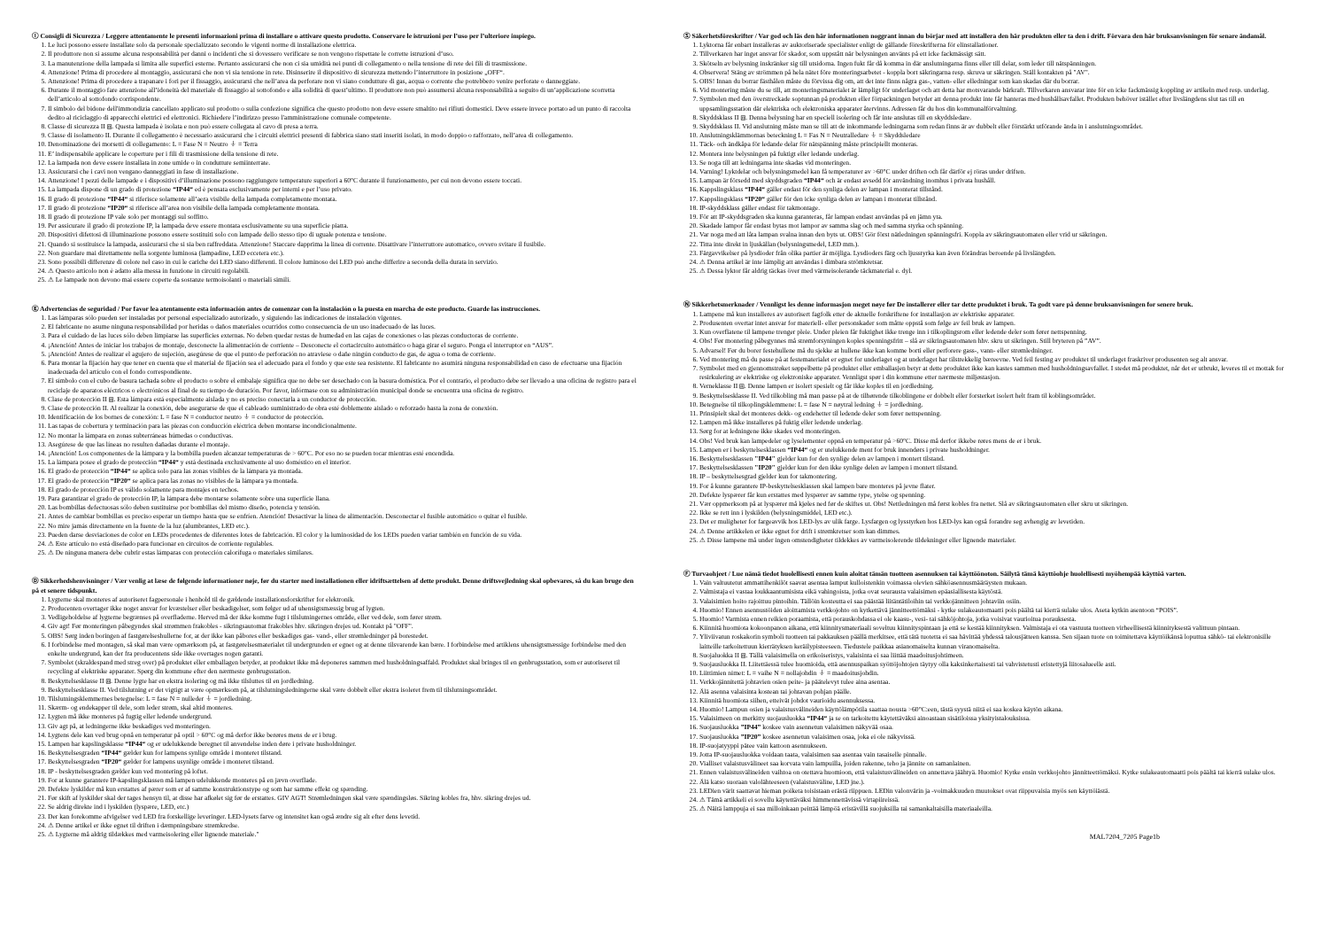Ⓘ Consigli di Sicurezza / Leggere attentamente le presenti informazioni prima di installare o attivare questo prodotto. Conservare le istruzioni per l’uso per l’ulteriore impiego.
1. Le luci possono essere installate solo da personale specializzato secondo le vigenti norme di installazione elettrica.
2. Il produttore non si assume alcuna responsabilità per danni o incidenti che si dovessero verificare se non vengono rispettate le corrette istruzioni d’uso.
3. La manutenzione della lampada si limita alle superfici esterne. Pertanto assicurarsi che non ci sia umidità nei punti di collegamento o nella tensione di rete dei fili di trasmissione.
4. Attenzione! Prima di procedere al montaggio, assicurarsi che non vi sia tensione in rete. Disinserire il dispositivo di sicurezza mettendo l’interruttore in posizione „OFF“.
5. Attenzione! Prima di procedere a trapanare i fori per il fissaggio, assicurarsi che nell’area da perforare non vi siano condutture di gas, acqua o corrente che potrebbero venire perforate o danneggiate.
6. Durante il montaggio fare attenzione all’idoneità del materiale di fissaggio al sottofondo e alla solidità di quest’ultimo. Il produttore non può assumersi alcuna responsabilità a seguito di un’applicazione scorretta dell’articolo al sottofondo corrispondente.
7. Il simbolo del bidone dell'immondizia cancellato applicato sul prodotto o sulla confezione significa che questo prodotto non deve essere smaltito nei rifiuti domestici. Deve essere invece portato ad un punto di raccolta dedito al riciclaggio di apparecchi elettrici ed elettronici. Richiedere l’indirizzo presso l'amministrazione comunale competente.
8. Classe di sicurezza II ⧈. Questa lampada è isolata e non può essere collegata al cavo di presa a terra.
9. Classe di isolamento II. Durante il collegamento è necessario assicurarsi che i circuiti elettrici presenti di fabbrica siano stati inseriti isolati, in modo doppio o rafforzato, nell’area di collegamento.
10. Denominazione dei morsetti di collegamento: L = Fase N = Neutro ⏚ = Terra
11. E’ indispensabile applicare le coperture per i fili di trasmissione della tensione di rete.
12. La lampada non deve essere installata in zone umide o in condutture semiinterrate.
13. Assicurarsi che i cavi non vengano danneggiati in fase di installazione.
14. Attenzione! I pezzi delle lampade e i dispositivi d’illuminazione possono raggiungere temperature superiori a 60°C durante il funzionamento, per cui non devono essere toccati.
15. La lampada dispone di un grado di protezione “IP44“ ed è pensata esclusivamente per interni e per l’uso privato.
16. Il grado di protezione “IP44“ si riferisce solamente all’aera visibile della lampada completamente montata.
17. Il grado di protezione “IP20“ si riferisce all’area non visibile della lampada completamente montata.
18. Il grado di protezione IP vale solo per montaggi sul soffitto.
19. Per assicurare il grado di protezione IP, la lampada deve essere montata esclusivamente su una superficie piatta.
20. Dispositivi difettosi di illuminazione possono essere sostituiti solo con lampade dello stesso tipo di uguale potenza e tensione.
21. Quando si sostituisce la lampada, assicurarsi che si sia ben raffreddata. Attenzione! Staccare dapprima la linea di corrente. Disattivare l’interruttore automatico, ovvero svitare il fusibile.
22. Non guardare mai direttamente nella sorgente luminosa (lampadine, LED eccetera etc.).
23. Sono possibili differenze di colore nel caso in cui le cariche dei LED siano differenti. Il colore luminoso dei LED può anche differire a seconda della durata in servizio.
24. ⚠ Questo articolo non è adatto alla messa in funzione in circuiti regolabili.
25. ⚠ Le lampade non devono mai essere coperte da sostanze termoisolanti o materiali simili.
Ⓔ Advertencias de seguridad / Por favor lea atentamente esta información antes de comenzar con la instalación o la puesta en marcha de este producto. Guarde las instrucciones.
1. Las lámparas sólo pueden ser instaladas por personal especializado autorizado, y siguiendo las indicaciones de instalación vigentes.
2. El fabricante no asume ninguna responsabilidad por heridas o daños materiales ocurridos como consecuencia de un uso inadecuado de las luces.
3. Para el cuidado de las luces sólo deben limpiarse las superficies externas. No deben quedar restas de humedad en las cajas de conexiones o las piezas conductoras de corriente.
4. ¡Atención! Antes de iniciar los trabajos de montaje, desconecte la alimentación de corriente – Desconecte el cortacircuito automático o haga girar el seguro. Ponga el interruptor en “AUS”.
5. ¡Atención! Antes de realizar el agujero de sujeción, asegúrese de que el punto de perforación no atraviese o dañe ningún conducto de gas, de agua o toma de corriente.
6. Para montar la fijación hay que tener en cuenta que el material de fijación sea el adecuado para el fondo y que este sea resistente. El fabricante no asumirá ninguna responsabilidad en caso de efectuarse una fijación inadecuada del artículo con el fondo correspondiente.
7. El símbolo con el cubo de basura tachada sobre el producto o sobre el embalaje significa que no debe ser desechado con la basura doméstica. Por el contrario, el producto debe ser llevado a una oficina de registro para el reciclaje de aparatos eléctricos o electrónicos al final de su tiempo de duración. Por favor, infórmase con su administración municipal donde se encuentra una oficina de registro.
8. Clase de protección II ⧈. Esta lámpara está especialmente aislada y no es preciso conectarla a un conductor de protección.
9. Clase de protección II. Al realizar la conexión, debe asegurarse de que el cableado suministrado de obra esté doblemente aislado o reforzado hasta la zona de conexión.
10. Identificación de los bornes de conexión: L = fase N = conductor neutro ⏚ = conductor de protección.
11. Las tapas de cobertura y terminación para las piezas con conducción eléctrica deben montarse incondicionalmente.
12. No montar la lámpara en zonas subterráneas húmedas o conductivas.
13. Asegúrese de que las líneas no resulten dañadas durante el montaje.
14. ¡Atención! Los componentes de la lámpara y la bombilla pueden alcanzar temperaturas de > 60°C. Por eso no se pueden tocar mientras esté encendida.
15. La lámpara posee el grado de protección “IP44“ y está destinada exclusivamente al uso doméstico en el interior.
16. El grado de protección “IP44“ se aplica solo para las zonas visibles de la lámpara ya montada.
17. El grado de protección “IP20“ se aplica para las zonas no visibles de la lámpara ya montada.
18. El grado de protección IP es válido solamente para montajes en techos.
19. Para garantizar el grado de protección IP, la lámpara debe montarse solamente sobre una superfície llana.
20. Las bombillas defectuosas sólo deben sustituirse por bombillas del mismo diseño, potencia y tensión.
21. Antes de cambiar bombillas es preciso esperar un tiempo hasta que se enfríen. Atención! Desactivar la línea de alimentación. Desconectar el fusible automático o quitar el fusible.
22. No mire jamás directamente en la fuente de la luz (alumbrantes, LED etc.).
23. Pueden darse desviaciones de color en LEDs procedentes de diferentes lotes de fabricación. El color y la luminosidad de los LEDs pueden variar también en función de su vida.
24. ⚠ Este artículo no está diseñado para funcionar en circuitos de corriente regulables.
25. ⚠ De ninguna manera debe cubrir estas lámparas con protección calorífuga o materiales similares.
Ⓓ Sikkerhedshenvisninger / Vær venlig at læse de følgende informationer nøje, før du starter med installationen eller idriftsættelsen af dette produkt. Denne driftsvejledning skal opbevares, så du kan bruge den på et senere tidspunkt.
1. Lygterne skal monteres af autoriseret fagpersonale i henhold til de gældende installationsforskrifter for elektronik.
2. Producenten overtager ikke noget ansvar for kvæstelser eller beskadigelser, som følger ud af uhensigtsmæssig brug af lygten.
3. Vedligeholdelse af lygterne begrænses på overfladerne. Herved må der ikke komme fugt i tilslutningernes område, eller ved dele, som fører strøm.
4. Giv agt! Før monteringen påbegyndes skal strømmen frakobles - sikringsautomat frakobles hhv. sikringen drejes ud. Kontakt på "OFF".
5. OBS! Sørg inden boringen af fastgørelseshullerne for, at der ikke kan påbores eller beskadiges gas- vand-, eller strømledninger på borestedet.
6. I forbindelse med montagen, så skal man være opmærksom på, at fastgørelsesmaterialet til undergrunden er egnet og at denne tilsvarende kan bære. I forbindelse med artiklens uhensigtsmæssige forbindelse med den enkelte undergrund, kan der fra producentens side ikke overtages nogen garanti.
7. Symbolet (skraldespand med streg over) på produktet eller emballagen betyder, at produktet ikke må deponeres sammen med husholdningsaffald. Produktet skal bringes til en genbrugsstation, som er autoriseret til recycling af elektriske apparater. Spørg din kommune efter den nærmeste genbrugsstation.
8. Beskyttelsesklasse II ⧈. Denne lygte har en ekstra isolering og må ikke tilsluttes til en jordledning.
9. Beskyttelsesklasse II. Ved tilslutning er det vigtigt at være opmærksom på, at tilslutningsledningerne skal være dobbelt eller ekstra isoleret frem til tilslutningsområdet.
10. Tilslutningsklemmernes betegnelse: L = fase N = nulleder ⏚ = jordledning.
11. Skærm- og endekapper til dele, som leder strøm, skal altid monteres.
12. Lygten må ikke monteres på fugtig eller ledende undergrund.
13. Giv agt på, at ledningerne ikke beskadiges ved monteringen.
14. Lygtens dele kan ved brug opnå en temperatur på optil > 60°C og må derfor ikke berøres mens de er i brug.
15. Lampen har kapslingsklasse “IP44“ og er udelukkende beregnet til anvendelse inden døre i private husholdninger.
16. Beskyttelsesgraden “IP44“ gælder kun for lampens synlige område i monteret tilstand.
17. Beskyttelsesgraden “IP20“ gælder for lampens usynlige område i monteret tilstand.
18. IP - beskyttelsesgraden gælder kun ved montering på loftet.
19. For at kunne garantere IP-kapslingsklassen må lampen udelukkende monteres på en jævn overflade.
20. Defekte lyskilder må kun erstattes af pærer som er af samme konstruktionstype og som har samme effekt og spænding.
21. Før skift af lyskilder skal der tages hensyn til, at disse har afkølet sig før de erstattes. GIV AGT! Strømledningen skal være spændingsløs. Sikring kobles fra, hhv. sikring drejes ud.
22. Se aldrig direkte ind i lyskilden (lyspære, LED, etc.)
23. Der kan forekomme afvigelser ved LED fra forskellige leveringer. LED-lysets farve og intensitet kan også ændre sig alt efter dens levetid.
24. ⚠ Denne artikel er ikke egnet til driften i dæmpningsbare strømkredse.
25. ⚠ Lygterne må aldrig tildækkes med varmeisolering eller lignende materiale."
Ⓢ Säkerhetsföreskrifter / Var god och läs den här informationen noggrant innan du börjar med att installera den här produkten eller ta den i drift. Förvara den här bruksanvisningen för senare ändamål.
1. Lyktorna får enbart installeras av auktoriserade specialister enligt de gällande föreskrifterna för elinstallationer.
2. Tillverkaren har inget ansvar för skador, som uppstått när belysningen använts på ett icke fackmässigt sätt.
3. Skötseln av belysning inskränker sig till utsidorna. Ingen fukt får då komma in där anslutningarna finns eller till delar, som leder till nätspänningen.
4. Observera! Stäng av strömmen på hela nätet före monteringsarbetet - koppla bort säkringarna resp. skruva ur säkringen. Ställ kontakten på "AV".
5. OBS! Innan du borrar fästhålen måste du förvissa dig om, att det inte finns några gas-, vatten- eller elledningar som kan skadas där du borrar.
6. Vid montering måste du se till, att monteringsmaterialet är lämpligt för underlaget och att detta har motsvarande bärkraft. Tillverkaren ansvarar inte för en icke fackmässig koppling av artikeln med resp. underlag.
7. Symbolen med den överstreckade soptunnan på produkten eller förpackningen betyder att denna produkt inte får hanteras med hushållsavfallet. Produkten behöver istället efter livslängdens slut tas till en uppsamlingsstation där elektriska och elektroniska apparater återvinns. Adressen får du hos din kommunalförvaltning.
8. Skyddsklass II ⧈. Denna belysning har en speciell isolering och får inte anslutas till en skyddsledare.
9. Skyddsklass II. Vid anslutning måste man se till att de inkommande ledningarna som redan finns är av dubbelt eller förstärkt utförande ända in i anslutningsområdet.
10. Anslutningsklämmornas beteckning L = Fas N = Neutralledare ⏚ = Skyddsledare
11. Täck- och ändkåpa för ledande delar för nätspänning måste principiellt monteras.
12. Montera inte belysningen på fuktigt eller ledande underlag.
13. Se noga till att ledningarna inte skadas vid monteringen.
14. Varning! Lyktdelar och belysningsmedel kan få temperaturer av >60°C under driften och får därför ej röras under driften.
15. Lampan är försedd med skyddsgraden “IP44“ och är endast avsedd för användning inomhus i privata hushåll.
16. Kappslingsklass “IP44“ gäller endast för den synliga delen av lampan i monterat tillstånd.
17. Kappslingsklass “IP20“ gäller för den icke synliga delen av lampan i monterat tillstånd.
18. IP-skyddsklass gäller endast för takmontage.
19. För att IP-skyddsgraden ska kunna garanteras, får lampan endast användas på en jämn yta.
20. Skadade lampor får endast bytas mot lampor av samma slag och med samma styrka och spänning.
21. Var noga med att låta lampan svalna innan den byts ut. OBS! Gör först nätledningen spänningsfri. Koppla av säkringsautomaten eller vrid ur säkringen.
22. Titta inte direkt in ljuskällan (belysningsmedel, LED mm.).
23. Färgavvikelser på lysdioder från olika partier är möjliga. Lysdioders färg och ljusstyrka kan även förändras beroende på livslängden.
24. ⚠ Denna artikel är inte lämplig att användas i dimbara strömkretsar.
25. ⚠ Dessa lyktor får aldrig täckas över med värmeisolerande täckmaterial e. dyl.
Ⓝ Sikkerhetsmerknader / Vennligst les denne informasjon meget nøye før De installerer eller tar dette produktet i bruk. Ta godt vare på denne bruksanvisningen for senere bruk.
1. Lampene må kun installeres av autorisert fagfolk etter de aktuelle forskriftene for installasjon av elektriske apparater.
2. Produsenten overtar intet ansvar for materiell- eller personskader som måtte oppstå som følge av feil bruk av lampen.
3. Kun overflatene til lampene trenger pleie. Under pleien får fuktighet ikke trenge inn i tilkoplingsrom eller ledende deler som fører nettspenning.
4. Obs! Før montering påbegynnes må strømforsyningen koples spenningsfritt – slå av sikringsautomaten hhv. skru ut sikringen. Still bryteren på ”AV”.
5. Advarsel! Før du borer festehullene må du sjekke at hullene ikke kan komme borti eller perforere gass-, vann- eller strømledninger.
6. Ved montering må du passe på at festematerialet er egnet for underlaget og at underlaget har tilstrekkelig bæreevne. Ved feil festing av produktet til underlaget fraskriver produsenten seg alt ansvar.
7. Symbolet med en gjennomstrøket søppelbøtte på produktet eller emballasjen betyr at dette produktet ikke kan kastes sammen med husholdningsavfallet. I stedet må produktet, når det er utbrukt, leveres til et mottak for resirkulering av elektriske og elektroniske apparater. Vennligst spør i din kommune etter nærmeste miljøstasjon.
8. Verneklasse II ⧈. Denne lampen er isolert spesielt og får ikke koples til en jordledning.
9. Beskyttelsesklasse II. Ved tilkobling må man passe på at de tilhørende tilkoblingene er dobbelt eller forsterket isolert helt fram til koblingsområdet.
10. Betegnelse til tilkoplingsklemmene: L = fase N = nøytral ledning ⏚ = jordledning.
11. Prinsipielt skal det monteres dekk- og endehetter til ledende deler som fører nettspenning.
12. Lampen må ikke installeres på fuktig eller ledende underlag.
13. Sørg for at ledningene ikke skades ved monteringen.
14. Obs! Ved bruk kan lampedeler og lyselementer oppnå en temperatur på >60°C. Disse må derfor ikkebe røres mens de er i bruk.
15. Lampen er i beskyttelsesklassen “IP44“ og er utelukkende ment for bruk innendørs i private husholdninger.
16. Beskyttelsesklassen "IP44" gjelder kun for den synlige delen av lampen i montert tilstand.
17. Beskyttelsesklassen "IP20" gjelder kun for den ikke synlige delen av lampen i montert tilstand.
18. IP – beskyttelsesgrad gjelder kun for takmontering.
19. For å kunne garantere IP-beskyttelsesklassen skal lampen bare monteres på jevne flater.
20. Defekte lyspærer får kun erstattes med lyspærer av samme type, ytelse og spenning.
21. Vær oppmerksom på at lyspærer må kjøles ned før de skiftes ut. Obs! Nettledningen må først kobles fra nettet. Slå av sikringsautomaten eller skru ut sikringen.
22. Ikke se rett inn i lyskilden (belysningsmiddel, LED etc.).
23. Det er muligheter for fargeavvik hos LED-lys av ulik farge. Lysfargen og lysstyrken hos LED-lys kan også forandre seg avhengig av levetiden.
24. ⚠ Denne artikkelen er ikke egnet for drift i strømkretser som kan dimmes.
25. ⚠ Disse lampene må under ingen omstendigheter tildekkes av varmeisolerende tildekninger eller lignende materialer.
Ⓕ Turvaohjeet / Lue nämä tiedot huolellisesti ennen kuin aloitat tämän tuotteen asennuksen tai käyttöönoton. Säilytä tämä käyttöohje huolellisesti myöhempää käyttöä varten.
1. Vain valtuutetut ammattihenkilöt saavat asentaa lamput kulloistenkin voimassa olevien sähköasennusmääräysten mukaan.
2. Valmistaja ei vastaa loukkaantumisista eikä vahingoista, jotka ovat seurausta valaisimen epäasiallisesta käytöstä.
3. Valaisimien hoito rajoittuu pintoihin. Tällöin kosteutta ei saa päästää liitäntätiloihin tai verkkojännitteen johtaviin osiin.
4. Huomio! Ennen asennustöiden aloittamista verkkojohto on kytkettävä jännitteettömäksi - kytke sulakeautomaatti pois päältä tai kierrä sulake ulos. Aseta kytkin asentoon “POIS”.
5. Huomio! Varmista ennen reikien poraamista, että porauskohdassa ei ole kaasu-, vesi- tai sähköjohtoja, jotka voisivat vaurioitua porauksesta.
6. Kiinnitä huomiota kokoonpanon aikana, että kiinnitysmateriaali soveltuu kiinnityspintaan ja että se kestää kiinnityksen. Valmistaja ei ota vastuuta tuotteen virheellisestä kiinnityksestä valittuun pintaan.
7. Yliviivatun roskakorin symboli tuotteen tai pakkauksen päällä merkitsee, että tätä tuotetta ei saa hävittää yhdessä talousjätteen kanssa. Sen sijaan tuote on toimitettava käyttöikänsä loputtua sähkö- tai elektronisille laitteille tarkoitettuun kierrätyksen keräilypisteeseen. Tiedustele paikkaa asianomaiselta kunnan viranomaiselta.
8. Suojaluokka II ⧈. Tällä valaisimella on erikoiseristys, valaisinta ei saa liittää maadoitusjohtimeen.
9. Suojausluokka II. Liitettäessä tulee huomioida, että asennuspaikan syöttöjohtojen täytyy olla kaksinkertaisesti tai vahvistetusti eristettyjä liitosalueelle asti.
10. Liittimien nimet: L = vaihe N = nollajohdin ⏚ = maadoitusjohdin.
11. Verkkojännitettä johtavien osien peite- ja päätelevyt tulee aina asentaa.
12. Älä asenna valaisinta kostean tai johtavan pohjan päälle.
13. Kiinnitä huomiota siihen, etteivät johdot vaurioidu asennuksessa.
14. Huomio! Lampun osien ja valaistusvälineiden käyttölämpötila saattaa nousta >60°C:een, tästä syystä niitä ei saa koskea käytön aikana.
15. Valaisimeen on merkitty suojausluokka “IP44“ ja se on tarkoitettu käytettäväksi ainoastaan sisätiloissa yksityistalouksissa.
16. Suojausluokka ”IP44” koskee vain asennetun valaisimen näkyvää osaa.
17. Suojausluokka ”IP20” koskee asennetun valaisimen osaa, joka ei ole näkyvissä.
18. IP-suojatyyppi pätee vain kattoon asennukseen.
19. Jotta IP-suojausluokka voidaan taata, valaisimen saa asentaa vain tasaiselle pinnalle.
20. Vialliset valaistusvälineet saa korvata vain lampuilla, joiden rakenne, teho ja jännite on samanlainen.
21. Ennen valaistusvälineiden vaihtoa on otettava huomioon, että valaistusvälineiden on annettava jäähtyä. Huomio! Kytke ensin verkkojohto jännitteettömäksi. Kytke sulakeautomaatti pois päältä tai kierrä sulake ulos.
22. Älä katso suoraan valolähteeseen (valaistusväline, LED jne.).
23. LEDien värit saattavat hieman poiketa toisistaan erästä riippuen. LEDin valonvärin ja -voimakkuuden muutokset ovat riippuvaisia myös sen käyttöiästä.
24. ⚠ Tämä artikkeli ei sovellu käytettäväksi himmennettävissä virtapiireissä.
25. ⚠ Näitä lamppuja ei saa milloinkaan peittää lämpöä eristävillä suojuksilla tai samankaltaisilla materiaaleilla.
MAL7204_7205 Page1b